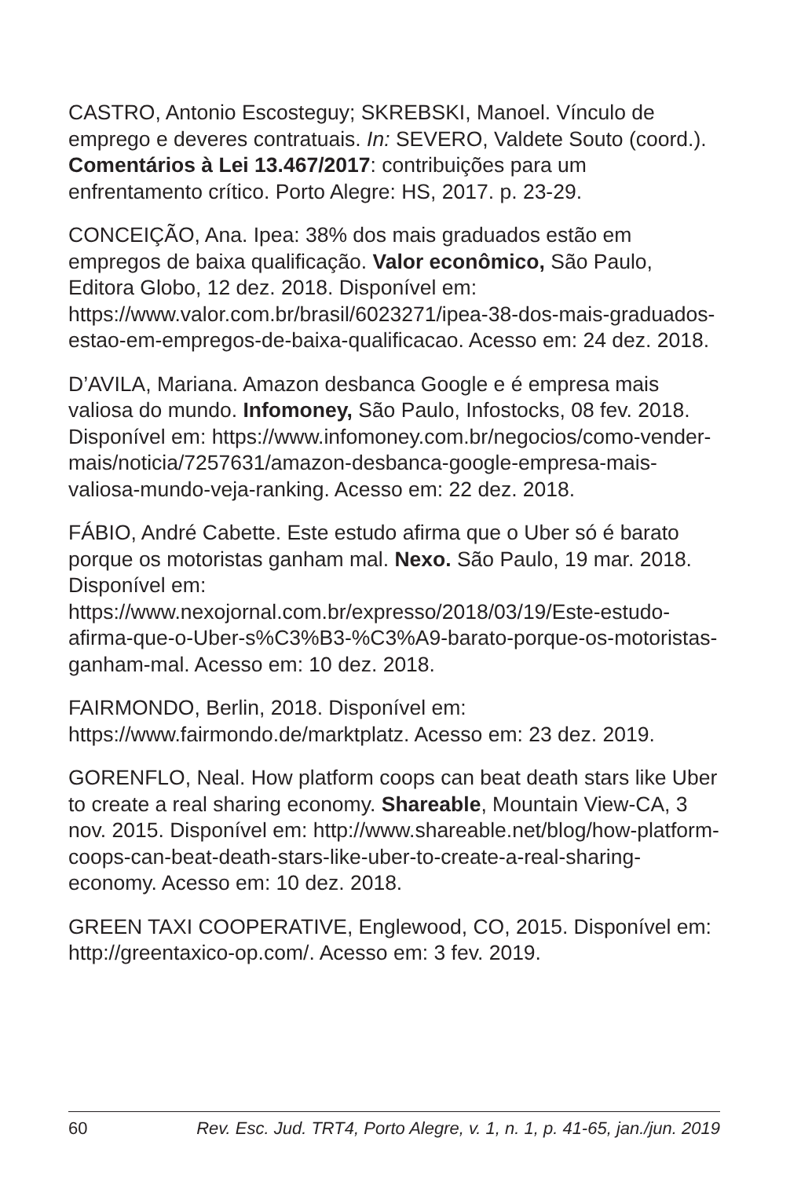CASTRO, Antonio Escosteguy; SKREBSKI, Manoel. Vínculo de emprego e deveres contratuais. In: SEVERO, Valdete Souto (coord.). Comentários à Lei 13.467/2017: contribuições para um enfrentamento crítico. Porto Alegre: HS, 2017. p. 23-29.
CONCEIÇÃO, Ana. Ipea: 38% dos mais graduados estão em empregos de baixa qualificação. Valor econômico, São Paulo, Editora Globo, 12 dez. 2018. Disponível em: https://www.valor.com.br/brasil/6023271/ipea-38-dos-mais-graduados-estao-em-empregos-de-baixa-qualificacao. Acesso em: 24 dez. 2018.
D’AVILA, Mariana. Amazon desbanca Google e é empresa mais valiosa do mundo. Infomoney, São Paulo, Infostocks, 08 fev. 2018. Disponível em: https://www.infomoney.com.br/negocios/como-vender-mais/noticia/7257631/amazon-desbanca-google-empresa-mais-valiosa-mundo-veja-ranking. Acesso em: 22 dez. 2018.
FÁBIO, André Cabette. Este estudo afirma que o Uber só é barato porque os motoristas ganham mal. Nexo. São Paulo, 19 mar. 2018. Disponível em: https://www.nexojornal.com.br/expresso/2018/03/19/Este-estudo-afirma-que-o-Uber-s%C3%B3-%C3%A9-barato-porque-os-motoristas-ganham-mal. Acesso em: 10 dez. 2018.
FAIRMONDO, Berlin, 2018. Disponível em: https://www.fairmondo.de/marktplatz. Acesso em: 23 dez. 2019.
GORENFLO, Neal. How platform coops can beat death stars like Uber to create a real sharing economy. Shareable, Mountain View-CA, 3 nov. 2015. Disponível em: http://www.shareable.net/blog/how-platform-coops-can-beat-death-stars-like-uber-to-create-a-real-sharing-economy. Acesso em: 10 dez. 2018.
GREEN TAXI COOPERATIVE, Englewood, CO, 2015. Disponível em: http://greentaxico-op.com/. Acesso em: 3 fev. 2019.
60 Rev. Esc. Jud. TRT4, Porto Alegre, v. 1, n. 1, p. 41-65, jan./jun. 2019